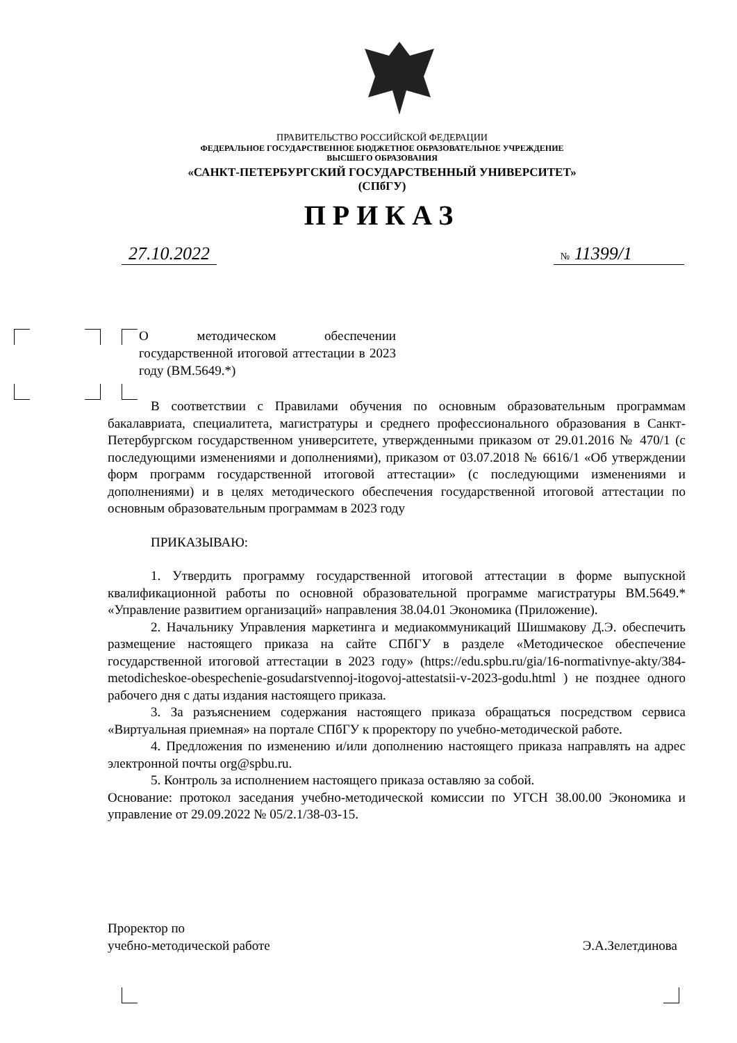ПРАВИТЕЛЬСТВО РОССИЙСКОЙ ФЕДЕРАЦИИ
ФЕДЕРАЛЬНОЕ ГОСУДАРСТВЕННОЕ БЮДЖЕТНОЕ ОБРАЗОВАТЕЛЬНОЕ УЧРЕЖДЕНИЕ
ВЫСШЕГО ОБРАЗОВАНИЯ
«САНКТ-ПЕТЕРБУРГСКИЙ ГОСУДАРСТВЕННЫЙ УНИВЕРСИТЕТ»
(СПбГУ)
ПРИКАЗ
27.10.2022 № 11399/1
О методическом обеспечении государственной итоговой аттестации в 2023 году (ВМ.5649.*)
В соответствии с Правилами обучения по основным образовательным программам бакалавриата, специалитета, магистратуры и среднего профессионального образования в Санкт-Петербургском государственном университете, утвержденными приказом от 29.01.2016 № 470/1 (с последующими изменениями и дополнениями), приказом от 03.07.2018 № 6616/1 «Об утверждении форм программ государственной итоговой аттестации» (с последующими изменениями и дополнениями) и в целях методического обеспечения государственной итоговой аттестации по основным образовательным программам в 2023 году
ПРИКАЗЫВАЮ:
1. Утвердить программу государственной итоговой аттестации в форме выпускной квалификационной работы по основной образовательной программе магистратуры ВМ.5649.* «Управление развитием организаций» направления 38.04.01 Экономика (Приложение).
2. Начальнику Управления маркетинга и медиакоммуникаций Шишмакову Д.Э. обеспечить размещение настоящего приказа на сайте СПбГУ в разделе «Методическое обеспечение государственной итоговой аттестации в 2023 году» (https://edu.spbu.ru/gia/16-normativnye-akty/384-metodicheskoe-obespechenie-gosudarstvennoj-itogovoj-attestatsii-v-2023-godu.html ) не позднее одного рабочего дня с даты издания настоящего приказа.
3. За разъяснением содержания настоящего приказа обращаться посредством сервиса «Виртуальная приемная» на портале СПбГУ к проректору по учебно-методической работе.
4. Предложения по изменению и/или дополнению настоящего приказа направлять на адрес электронной почты org@spbu.ru.
5. Контроль за исполнением настоящего приказа оставляю за собой.
Основание: протокол заседания учебно-методической комиссии по УГСН 38.00.00 Экономика и управление от 29.09.2022 № 05/2.1/38-03-15.
Проректор по
учебно-методической работе
Э.А.Зелетдинова